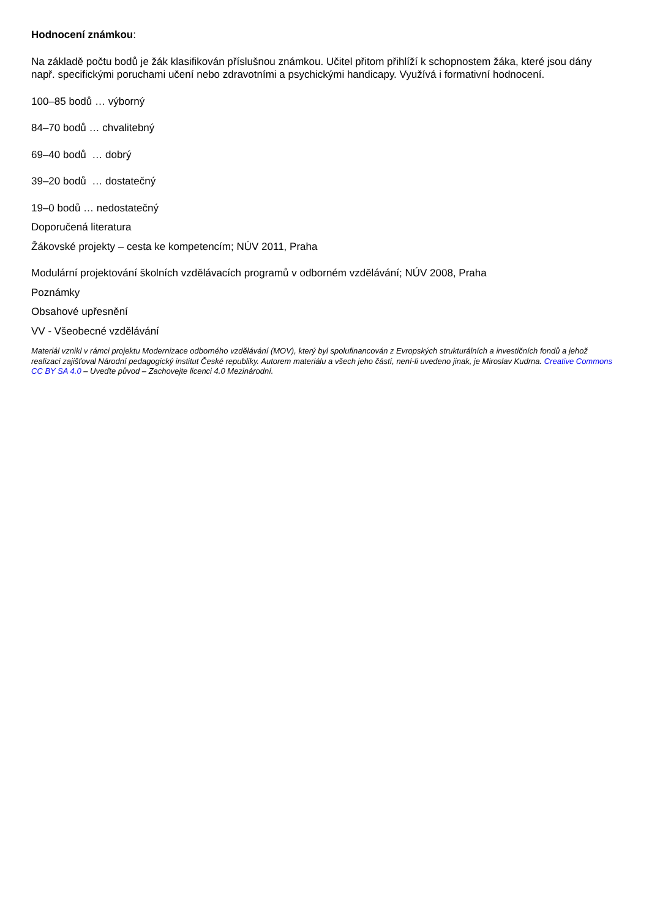Hodnocení známkou:
Na základě počtu bodů je žák klasifikován příslušnou známkou. Učitel přitom přihlíží k schopnostem žáka, které jsou dány např. specifickými poruchami učení nebo zdravotními a psychickými handicapy. Využívá i formativní hodnocení.
100–85 bodů … výborný
84–70 bodů … chvalitebný
69–40 bodů … dobrý
39–20 bodů … dostatečný
19–0 bodů … nedostatečný
Doporučená literatura
Žákovské projekty – cesta ke kompetencím; NÚV 2011, Praha
Modulární projektování školních vzdělávacích programů v odborném vzdělávání; NÚV 2008, Praha
Poznámky
Obsahové upřesnění
VV - Všeobecné vzdělávání
Materiál vznikl v rámci projektu Modernizace odborného vzdělávání (MOV), který byl spolufinancován z Evropských strukturálních a investičních fondů a jehož realizaci zajišťoval Národní pedagogický institut České republiky. Autorem materiálu a všech jeho částí, není-li uvedeno jinak, je Miroslav Kudrna. Creative Commons CC BY SA 4.0 – Uveďte původ – Zachovejte licenci 4.0 Mezinárodní.